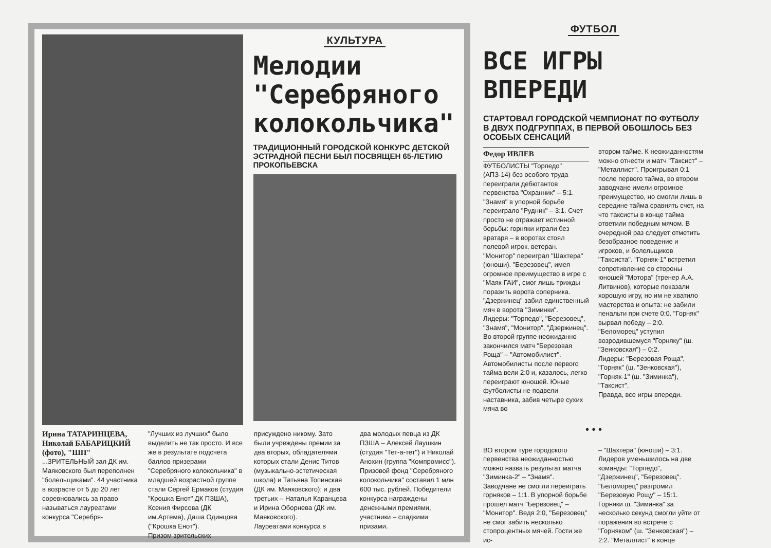КУЛЬТУРА
Мелодии "Серебряного колокольчика"
ТРАДИЦИОННЫЙ ГОРОДСКОЙ КОНКУРС ДЕТСКОЙ ЭСТРАДНОЙ ПЕСНИ БЫЛ ПОСВЯЩЕН 65-ЛЕТИЮ ПРОКОПЬЕВСКА
Ирина ТАТАРИНЦЕВА, Николай БАБАРИЦКИЙ (фото), "ШП"
...ЗРИТЕЛЬНЫЙ зал ДК им. Маяковского был переполнен "болельщиками". 44 участника в возрасте от 5 до 20 лет соревновались за право называться лауреатами конкурса "Серебря-
"Лучших из лучших" было выделить не так просто. И все же в результате подсчета баллов призерами "Серебряного колокольчика" в младшей возрастной группе стали Сергей Ермаков (студия "Крошка Енот" ДК ПЗША), Ксения Фирсова (ДК им.Артема), Даша Одинцова ("Крошка Енот").
Призом зрительских
присуждено никому. Зато были учреждены премии за два вторых, обладателями которых стали Денис Титов (музыкально-эстетическая школа) и Татьяна Топинская (ДК им. Маяковского); и два третьих – Наталья Каранцева и Ирина Оборнева (ДК им. Маяковского).
Лауреатами конкурса в
два молодых певца из ДК ПЗША – Алексей Лаушкин (студия "Тет-а-тет") и Николай Анохин (группа "Компромисс").
Призовой фонд "Серебряного колокольчика" составил 1 млн 600 тыс. рублей. Победители конкурса награждены денежными премиями, участники – сладкими призами.
ФУТБОЛ
ВСЕ ИГРЫ ВПЕРЕДИ
СТАРТОВАЛ ГОРОДСКОЙ ЧЕМПИОНАТ ПО ФУТБОЛУ В ДВУХ ПОДГРУППАХ, В ПЕРВОЙ ОБОШЛОСЬ БЕЗ ОСОБЫХ СЕНСАЦИЙ
Федор ИВЛЕВ
ФУТБОЛИСТЫ "Торпедо" (АПЗ-14) без особого труда переиграли дебютантов первенства "Охранник" – 5:1. "Знамя" в упорной борьбе переиграло "Рудник" – 3:1. Счет просто не отражает истинной борьбы: горняки играли без вратаря – в воротах стоял полевой игрок, ветеран. "Монитор" переиграл "Шахтера" (юноши). "Березовец", имея огромное преимущество в игре с "Маяк-ГАИ", смог лишь трижды поразить ворота соперника. "Дзержинец" забил единственный мяч в ворота "Зиминки".
Лидеры: "Торпедо", "Березовец", "Знамя", "Монитор", "Дзержинец".
Во второй группе неожиданно закончился матч "Березовая Роща" – "Автомобилист". Автомобилисты после первого тайма вели 2:0 и, казалось, легко переиграют юношей. Юные футболисты не подвели наставника, забив четыре сухих мяча во
втором тайме. К неожиданностям можно отнести и матч "Таксист" – "Металлист". Проигрывая 0:1 после первого тайма, во втором заводчане имели огромное преимущество, но смогли лишь в середине тайма сравнять счет, на что таксисты в конце тайма ответили победным мячом. В очередной раз следует отметить безобразное поведение и игроков, и болельщиков "Таксиста". "Горняк-1" встретил сопротивление со стороны юношей "Мотора" (тренер А.А. Литвинов), которые показали хорошую игру, но им не хватило мастерства и опыта: не забили пенальти при счете 0:0. "Горняк" вырвал победу – 2:0. "Беломорец" уступил возродившемуся "Горняку" (ш. "Зенковская") – 0:2.
Лидеры: "Березовая Роща", "Горняк" (ш. "Зенковская"), "Горняк-1" (ш. "Зиминка"), "Таксист".
Правда, все игры впереди.
• • •
ВО втором туре городского первенства неожиданностью можно назвать результат матча "Зиминка-2" – "Знамя". Заводчане не смогли переиграть горняков – 1:1. В упорной борьбе прошел матч "Березовец" – "Монитор". Ведя 2:0, "Березовец" не смог забить несколько стопроцентных мячей. Гости же ис-
– "Шахтера" (юноши) – 3:1. Лидеров уменьшилось на две команды: "Торпедо", "Дзержинец", "Березовец". "Беломорец" разгромил "Березовую Рощу" – 15:1. Горняки ш. "Зиминка" за несколько секунд смогли уйти от поражения во встрече с "Горняком" (ш. "Зенковская") – 2:2. "Металлист" в конце